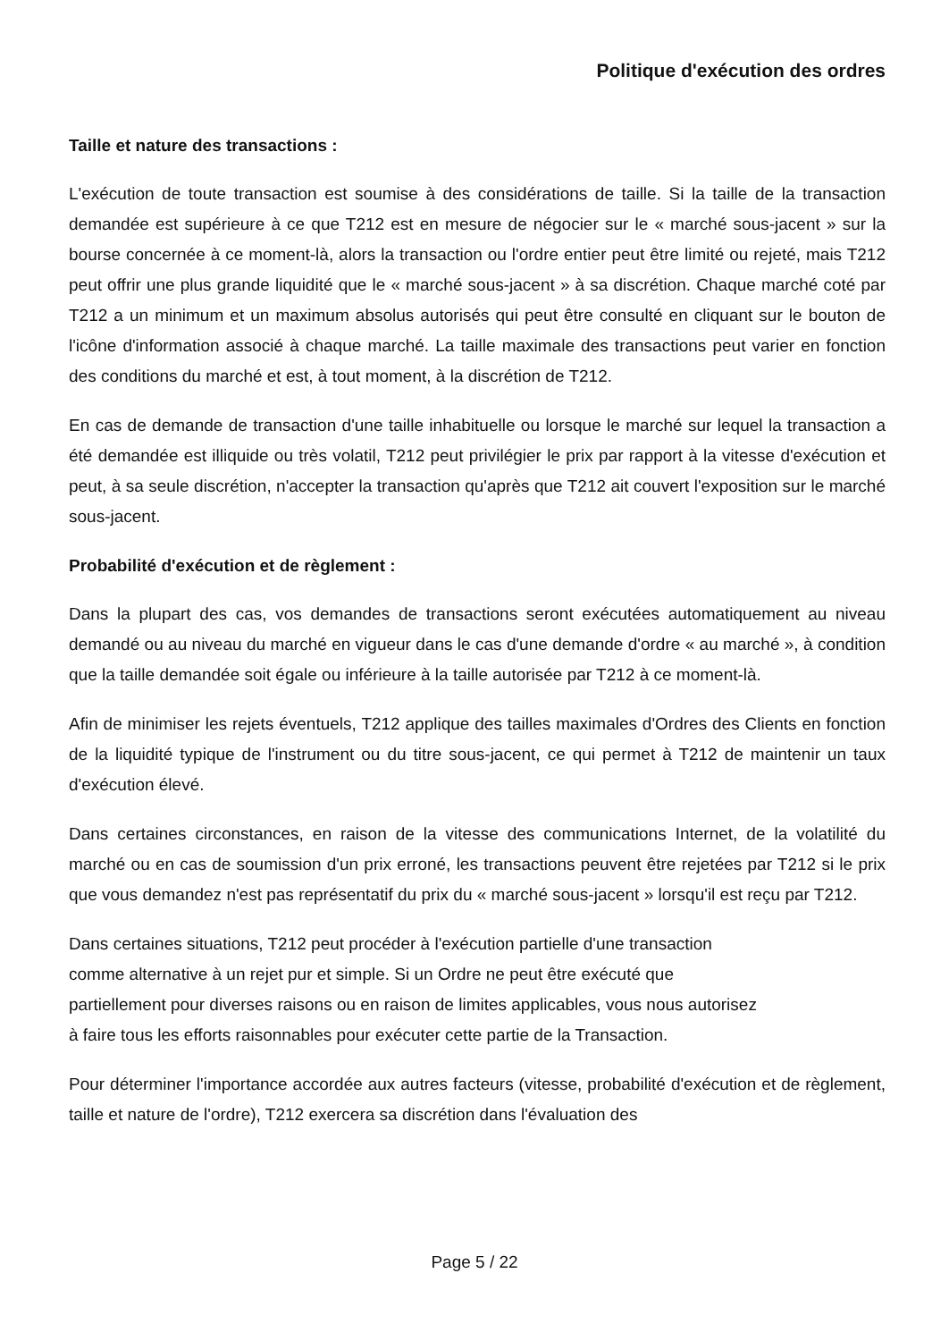Politique d'exécution des ordres
Taille et nature des transactions :
L'exécution de toute transaction est soumise à des considérations de taille. Si la taille de la transaction demandée est supérieure à ce que T212 est en mesure de négocier sur le « marché sous-jacent » sur la bourse concernée à ce moment-là, alors la transaction ou l'ordre entier peut être limité ou rejeté, mais T212 peut offrir une plus grande liquidité que le « marché sous-jacent » à sa discrétion. Chaque marché coté par T212 a un minimum et un maximum absolus autorisés qui peut être consulté en cliquant sur le bouton de l'icône d'information associé à chaque marché. La taille maximale des transactions peut varier en fonction des conditions du marché et est, à tout moment, à la discrétion de T212.
En cas de demande de transaction d'une taille inhabituelle ou lorsque le marché sur lequel la transaction a été demandée est illiquide ou très volatil, T212 peut privilégier le prix par rapport à la vitesse d'exécution et peut, à sa seule discrétion, n'accepter la transaction qu'après que T212 ait couvert l'exposition sur le marché sous-jacent.
Probabilité d'exécution et de règlement :
Dans la plupart des cas, vos demandes de transactions seront exécutées automatiquement au niveau demandé ou au niveau du marché en vigueur dans le cas d'une demande d'ordre « au marché », à condition que la taille demandée soit égale ou inférieure à la taille autorisée par T212 à ce moment-là.
Afin de minimiser les rejets éventuels, T212 applique des tailles maximales d'Ordres des Clients en fonction de la liquidité typique de l'instrument ou du titre sous-jacent, ce qui permet à T212 de maintenir un taux d'exécution élevé.
Dans certaines circonstances, en raison de la vitesse des communications Internet, de la volatilité du marché ou en cas de soumission d'un prix erroné, les transactions peuvent être rejetées par T212 si le prix que vous demandez n'est pas représentatif du prix du « marché sous-jacent » lorsqu'il est reçu par T212.
Dans certaines situations, T212 peut procéder à l'exécution partielle d'une transaction
comme alternative à un rejet pur et simple. Si un Ordre ne peut être exécuté que
partiellement pour diverses raisons ou en raison de limites applicables, vous nous autorisez
à faire tous les efforts raisonnables pour exécuter cette partie de la Transaction.
Pour déterminer l'importance accordée aux autres facteurs (vitesse, probabilité d'exécution et de règlement, taille et nature de l'ordre), T212 exercera sa discrétion dans l'évaluation des
Page 5 / 22